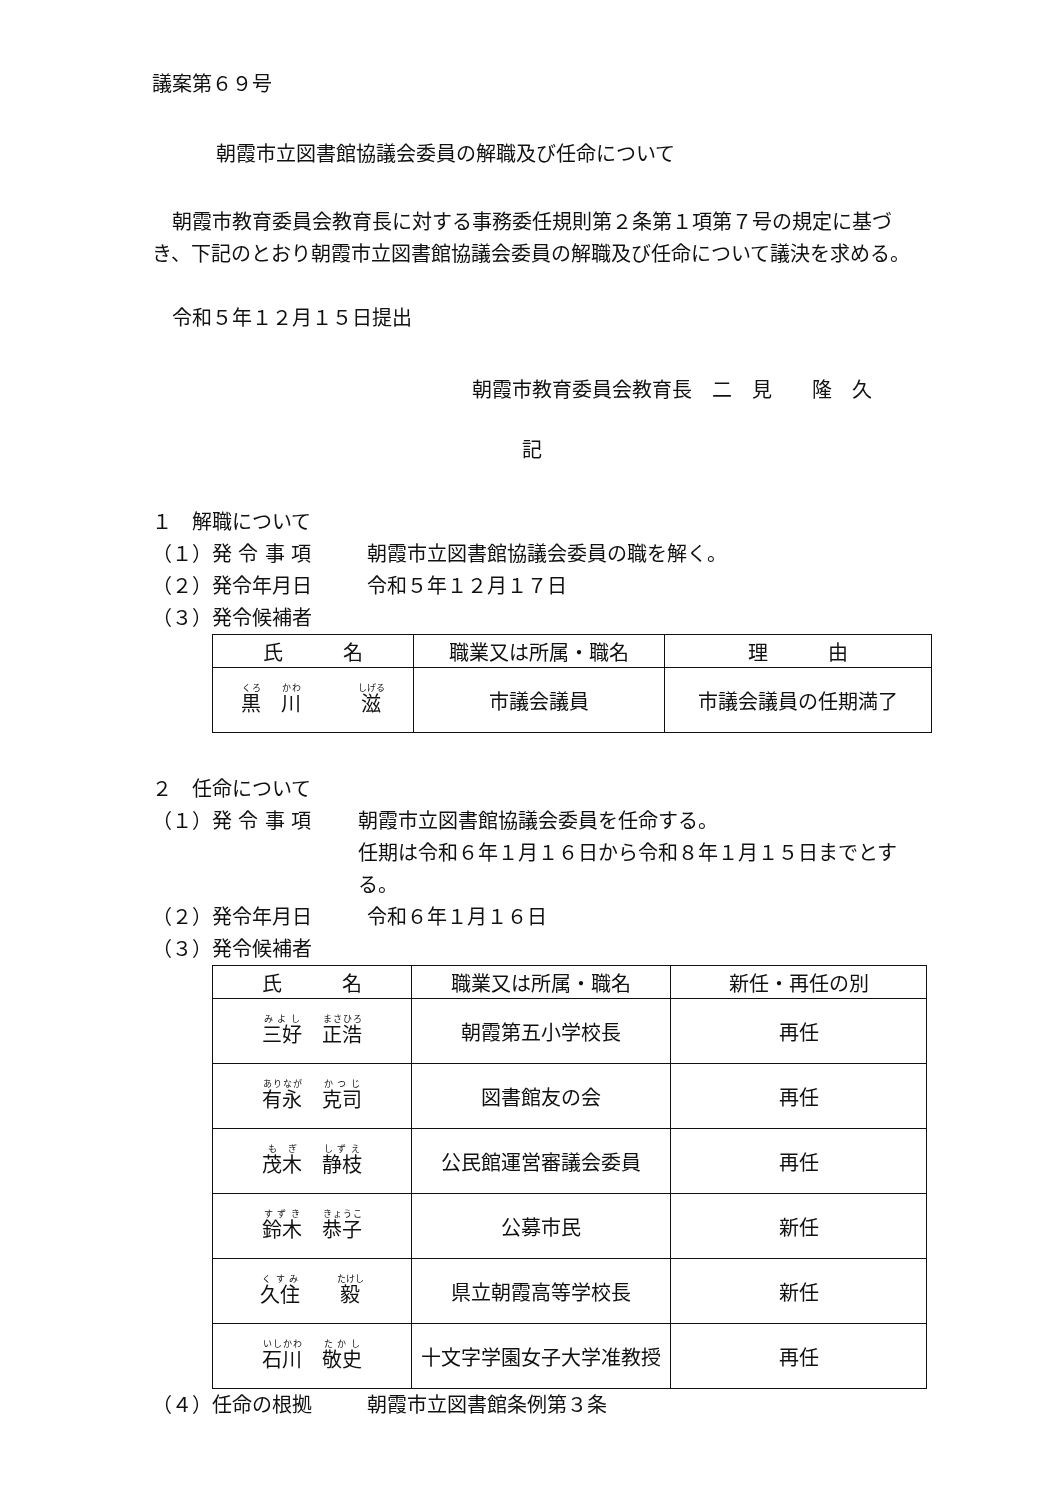議案第６９号
朝霞市立図書館協議会委員の解職及び任命について
朝霞市教育委員会教育長に対する事務委任規則第２条第１項第７号の規定に基づき、下記のとおり朝霞市立図書館協議会委員の解職及び任命について議決を求める。
令和５年１２月１５日提出
朝霞市教育委員会教育長　二　見　　隆　久
記
１　解職について
（１）発 令 事 項 朝霞市立図書館協議会委員の職を解く。
（２）発令年月日 令和５年１２月１７日
（３）発令候補者
| 氏 名 | 職業又は所属・職名 | 理 由 |
| --- | --- | --- |
| 黒 川 滋 | 市議会議員 | 市議会議員の任期満了 |
２　任命について
（１）発 令 事 項 朝霞市立図書館協議会委員を任命する。
任期は令和６年１月１６日から令和８年１月１５日までとする。
（２）発令年月日 令和６年１月１６日
（３）発令候補者
| 氏 名 | 職業又は所属・職名 | 新任・再任の別 |
| --- | --- | --- |
| 三好 正浩 | 朝霞第五小学校長 | 再任 |
| 有永 克司 | 図書館友の会 | 再任 |
| 茂木 静枝 | 公民館運営審議会委員 | 再任 |
| 鈴木 恭子 | 公募市民 | 新任 |
| 久住 毅 | 県立朝霞高等学校長 | 新任 |
| 石川 敬史 | 十文字学園女子大学准教授 | 再任 |
（４）任命の根拠 朝霞市立図書館条例第３条